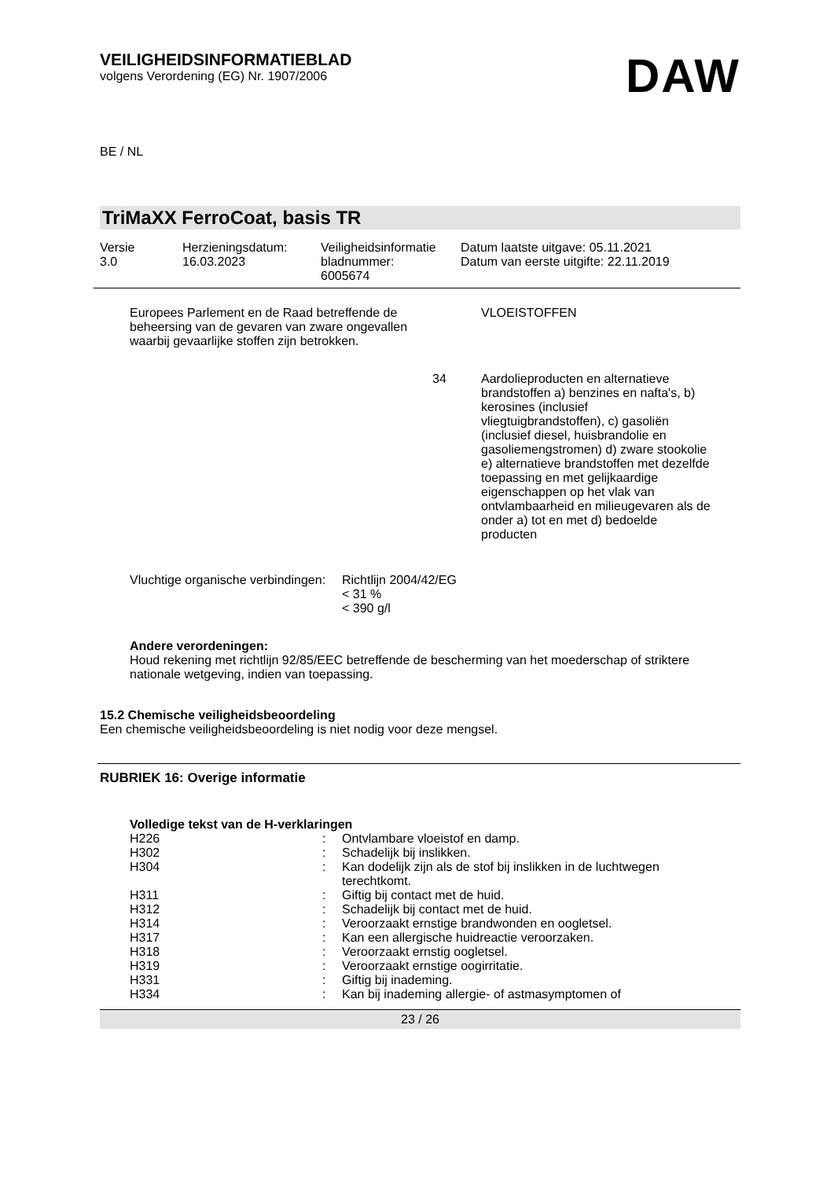VEILIGHEIDSINFORMATIEBLAD
volgens Verordening (EG) Nr. 1907/2006
DAW
BE / NL
TriMaXX FerroCoat, basis TR
| Versie 3.0 | Herzieningsdatum: 16.03.2023 | Veiligheidsinformatie bladnummer: 6005674 | Datum laatste uitgave: 05.11.2021 Datum van eerste uitgifte: 22.11.2019 |
| Europees Parlement en de Raad betreffende de beheersing van de gevaren van zware ongevallen waarbij gevaarlijke stoffen zijn betrokken. | | VLOEISTOFFEN |
| | 34 | Aardolieproducten en alternatieve brandstoffen a) benzines en nafta's, b) kerosines (inclusief vliegtuigbrandstoffen), c) gasoliën (inclusief diesel, huisbrandolie en gasoliemengstromen) d) zware stookolie e) alternatieve brandstoffen met dezelfde toepassing en met gelijkaardige eigenschappen op het vlak van ontvlambaarheid en milieugevaren als de onder a) tot en met d) bedoelde producten |
| Vluchtige organische verbindingen | : | Richtlijn 2004/42/EG < 31 % < 390 g/l |
Andere verordeningen:
Houd rekening met richtlijn 92/85/EEC betreffende de bescherming van het moederschap of striktere nationale wetgeving, indien van toepassing.
15.2 Chemische veiligheidsbeoordeling
Een chemische veiligheidsbeoordeling is niet nodig voor deze mengsel.
RUBRIEK 16: Overige informatie
Volledige tekst van de H-verklaringen
| H226 | : | Ontvlambare vloeistof en damp. |
| H302 | : | Schadelijk bij inslikken. |
| H304 | : | Kan dodelijk zijn als de stof bij inslikken in de luchtwegen terechtkomt. |
| H311 | : | Giftig bij contact met de huid. |
| H312 | : | Schadelijk bij contact met de huid. |
| H314 | : | Veroorzaakt ernstige brandwonden en oogletsel. |
| H317 | : | Kan een allergische huidreactie veroorzaken. |
| H318 | : | Veroorzaakt ernstig oogletsel. |
| H319 | : | Veroorzaakt ernstige oogirritatie. |
| H331 | : | Giftig bij inademing. |
| H334 | : | Kan bij inademing allergie- of astmasymptomen of |
23 / 26